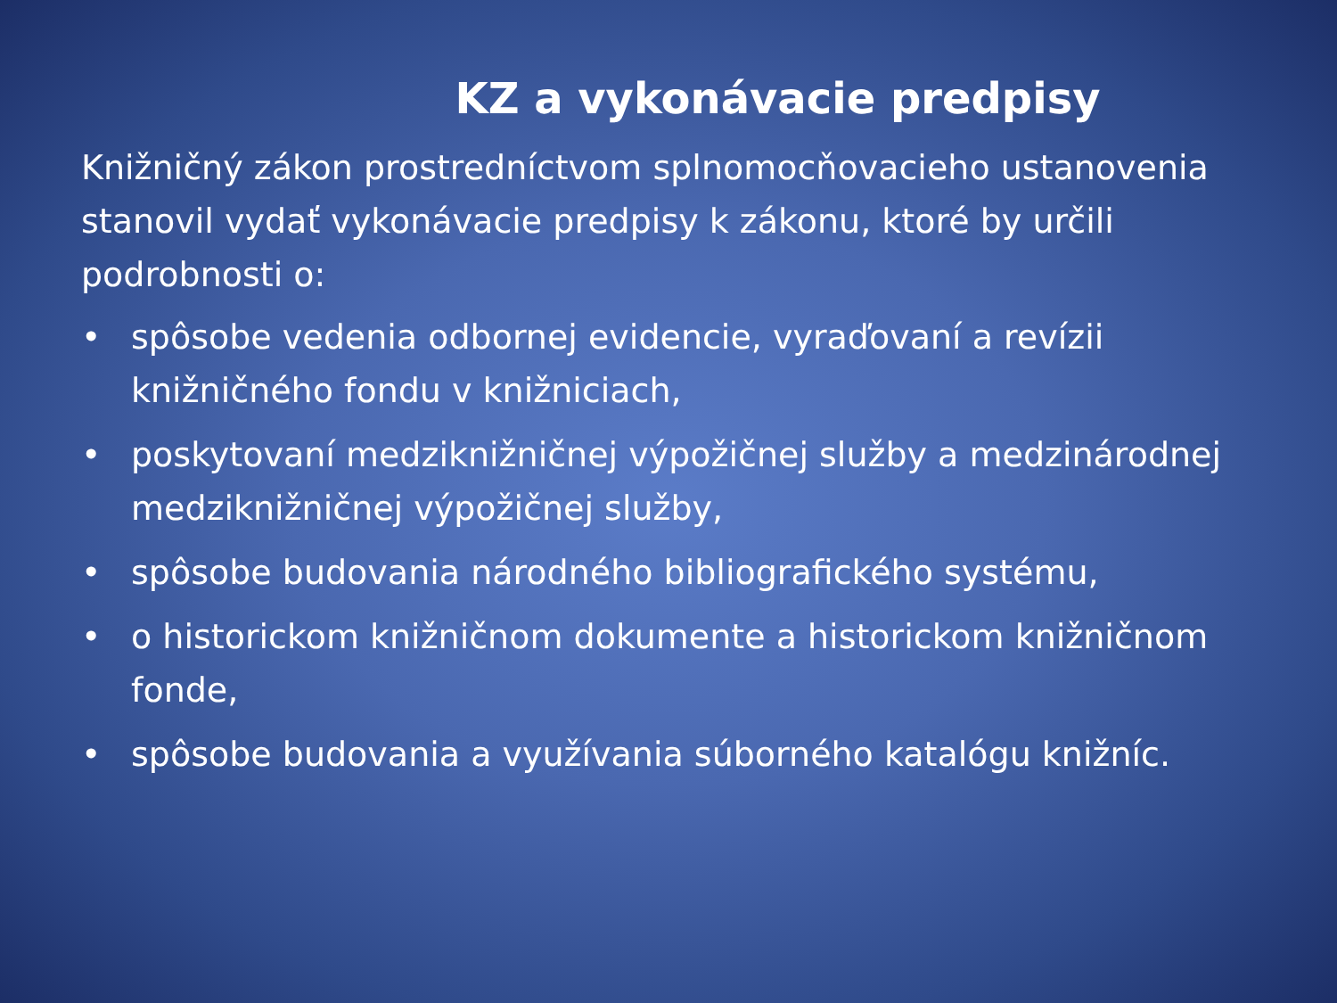KZ a vykonávacie predpisy
Knižničný zákon prostredníctvom splnomocňovacieho ustanovenia stanovil vydať vykonávacie predpisy k zákonu, ktoré by určili podrobnosti o:
• spôsobe vedenia odbornej evidencie, vyraďovaní a revízii knižničného fondu v knižniciach,
• poskytovaní medziknižničnej výpožičnej služby a medzinárodnej medziknižničnej výpožičnej služby,
• spôsobe budovania národného bibliografického systému,
• o historickom knižničnom dokumente a historickom knižničnom fonde,
• spôsobe budovania a využívania súborného katalógu knižníc.